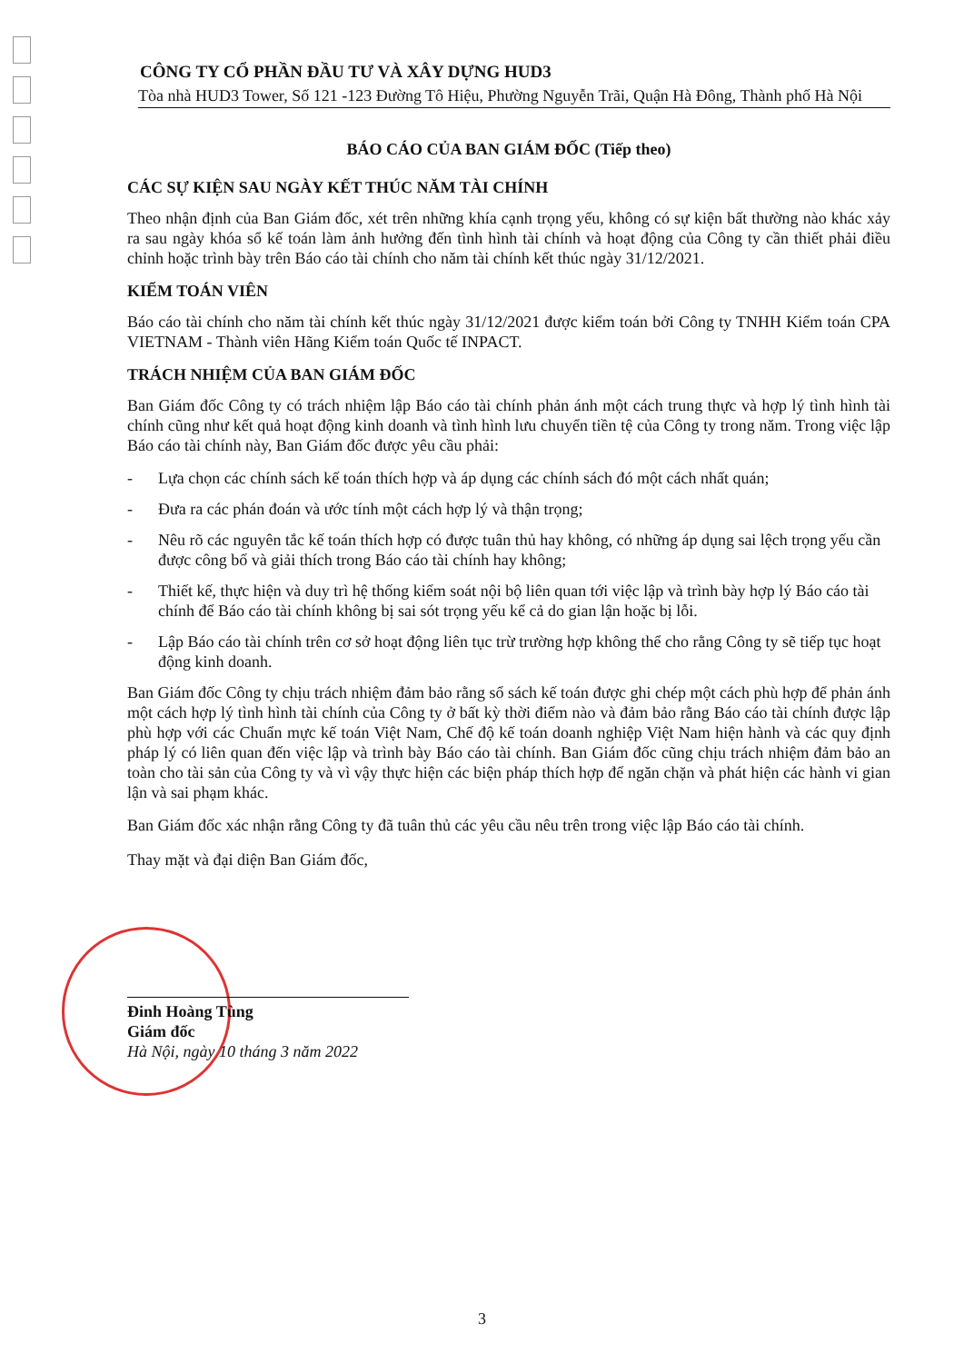CÔNG TY CỔ PHẦN ĐẦU TƯ VÀ XÂY DỰNG HUD3
Tòa nhà HUD3 Tower, Số 121 -123 Đường Tô Hiệu, Phường Nguyễn Trãi, Quận Hà Đông, Thành phố Hà Nội
BÁO CÁO CỦA BAN GIÁM ĐỐC (Tiếp theo)
CÁC SỰ KIỆN SAU NGÀY KẾT THÚC NĂM TÀI CHÍNH
Theo nhận định của Ban Giám đốc, xét trên những khía cạnh trọng yếu, không có sự kiện bất thường nào khác xảy ra sau ngày khóa sổ kế toán làm ảnh hưởng đến tình hình tài chính và hoạt động của Công ty cần thiết phải điều chỉnh hoặc trình bày trên Báo cáo tài chính cho năm tài chính kết thúc ngày 31/12/2021.
KIỂM TOÁN VIÊN
Báo cáo tài chính cho năm tài chính kết thúc ngày 31/12/2021 được kiểm toán bởi Công ty TNHH Kiểm toán CPA VIETNAM - Thành viên Hãng Kiểm toán Quốc tế INPACT.
TRÁCH NHIỆM CỦA BAN GIÁM ĐỐC
Ban Giám đốc Công ty có trách nhiệm lập Báo cáo tài chính phản ánh một cách trung thực và hợp lý tình hình tài chính cũng như kết quả hoạt động kinh doanh và tình hình lưu chuyển tiền tệ của Công ty trong năm. Trong việc lập Báo cáo tài chính này, Ban Giám đốc được yêu cầu phải:
- Lựa chọn các chính sách kế toán thích hợp và áp dụng các chính sách đó một cách nhất quán;
- Đưa ra các phán đoán và ước tính một cách hợp lý và thận trọng;
- Nêu rõ các nguyên tắc kế toán thích hợp có được tuân thủ hay không, có những áp dụng sai lệch trọng yếu cần được công bố và giải thích trong Báo cáo tài chính hay không;
- Thiết kế, thực hiện và duy trì hệ thống kiểm soát nội bộ liên quan tới việc lập và trình bày hợp lý Báo cáo tài chính để Báo cáo tài chính không bị sai sót trọng yếu kể cả do gian lận hoặc bị lỗi.
- Lập Báo cáo tài chính trên cơ sở hoạt động liên tục trừ trường hợp không thể cho rằng Công ty sẽ tiếp tục hoạt động kinh doanh.
Ban Giám đốc Công ty chịu trách nhiệm đảm bảo rằng sổ sách kế toán được ghi chép một cách phù hợp để phản ánh một cách hợp lý tình hình tài chính của Công ty ở bất kỳ thời điểm nào và đảm bảo rằng Báo cáo tài chính được lập phù hợp với các Chuẩn mực kế toán Việt Nam, Chế độ kế toán doanh nghiệp Việt Nam hiện hành và các quy định pháp lý có liên quan đến việc lập và trình bày Báo cáo tài chính. Ban Giám đốc cũng chịu trách nhiệm đảm bảo an toàn cho tài sản của Công ty và vì vậy thực hiện các biện pháp thích hợp để ngăn chặn và phát hiện các hành vi gian lận và sai phạm khác.
Ban Giám đốc xác nhận rằng Công ty đã tuân thủ các yêu cầu nêu trên trong việc lập Báo cáo tài chính.
Thay mặt và đại diện Ban Giám đốc,
Đinh Hoàng Tùng
Giám đốc
Hà Nội, ngày 10 tháng 3 năm 2022
3